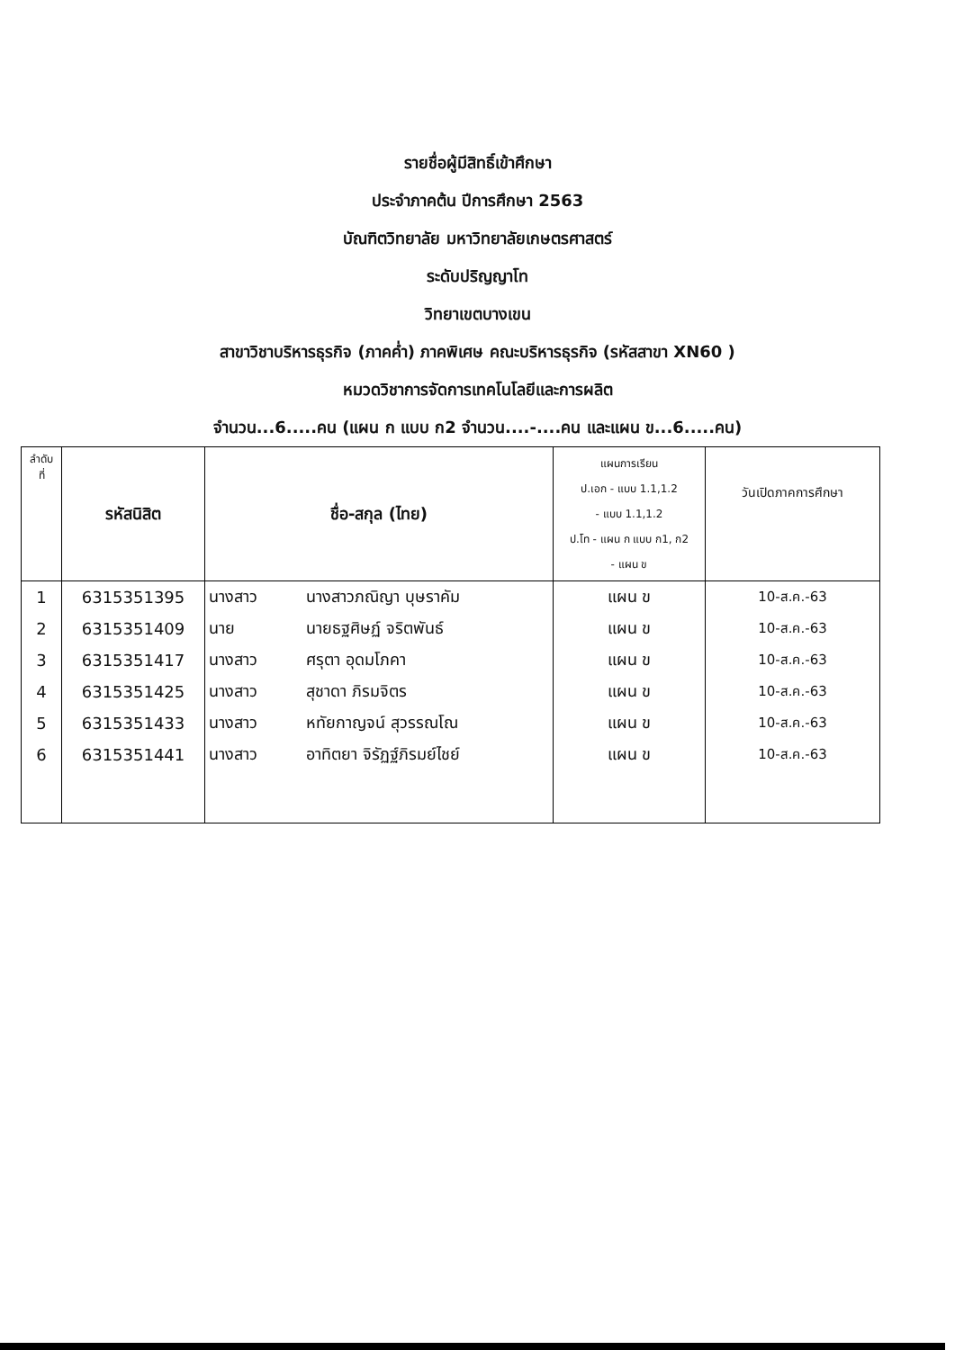รายชื่อผู้มีสิทธิ์เข้าศึกษา
ประจำภาคต้น ปีการศึกษา 2563
บัณฑิตวิทยาลัย มหาวิทยาลัยเกษตรศาสตร์
ระดับปริญญาโท
วิทยาเขตบางเขน
สาขาวิชาบริหารธุรกิจ (ภาคค่ำ) ภาคพิเศษ คณะบริหารธุรกิจ (รหัสสาขา XN60 )
หมวดวิชาการจัดการเทคโนโลยีและการผลิต
จำนวน...6.....คน (แผน ก แบบ ก2 จำนวน....-....คน และแผน ข...6.....คน)
| ลำดับ ที่ | รหัสนิสิต | ชื่อ-สกุล (ไทย) | | แผนการเรียน ป.เอก - แบบ 1.1,1.2 - แบบ 1.1,1.2 ป.โท - แผน ก แบบ ก1, ก2 - แผน ข | วันเปิดภาคการศึกษา |
| --- | --- | --- | --- | --- | --- |
| 1 | 6315351395 | นางสาว | นางสาวภณิญา บุษราคัม | แผน ข | 10-ส.ค.-63 |
| 2 | 6315351409 | นาย | นายธฐศิษฏ์ จริตพันธ์ | แผน ข | 10-ส.ค.-63 |
| 3 | 6315351417 | นางสาว | ศรุตา อุดมโภคา | แผน ข | 10-ส.ค.-63 |
| 4 | 6315351425 | นางสาว | สุชาดา ภิรมจิตร | แผน ข | 10-ส.ค.-63 |
| 5 | 6315351433 | นางสาว | หทัยกาญจน์ สุวรรณโณ | แผน ข | 10-ส.ค.-63 |
| 6 | 6315351441 | นางสาว | อาทิตยา จิรัฏฐ์ภิรมย์ไชย์ | แผน ข | 10-ส.ค.-63 |